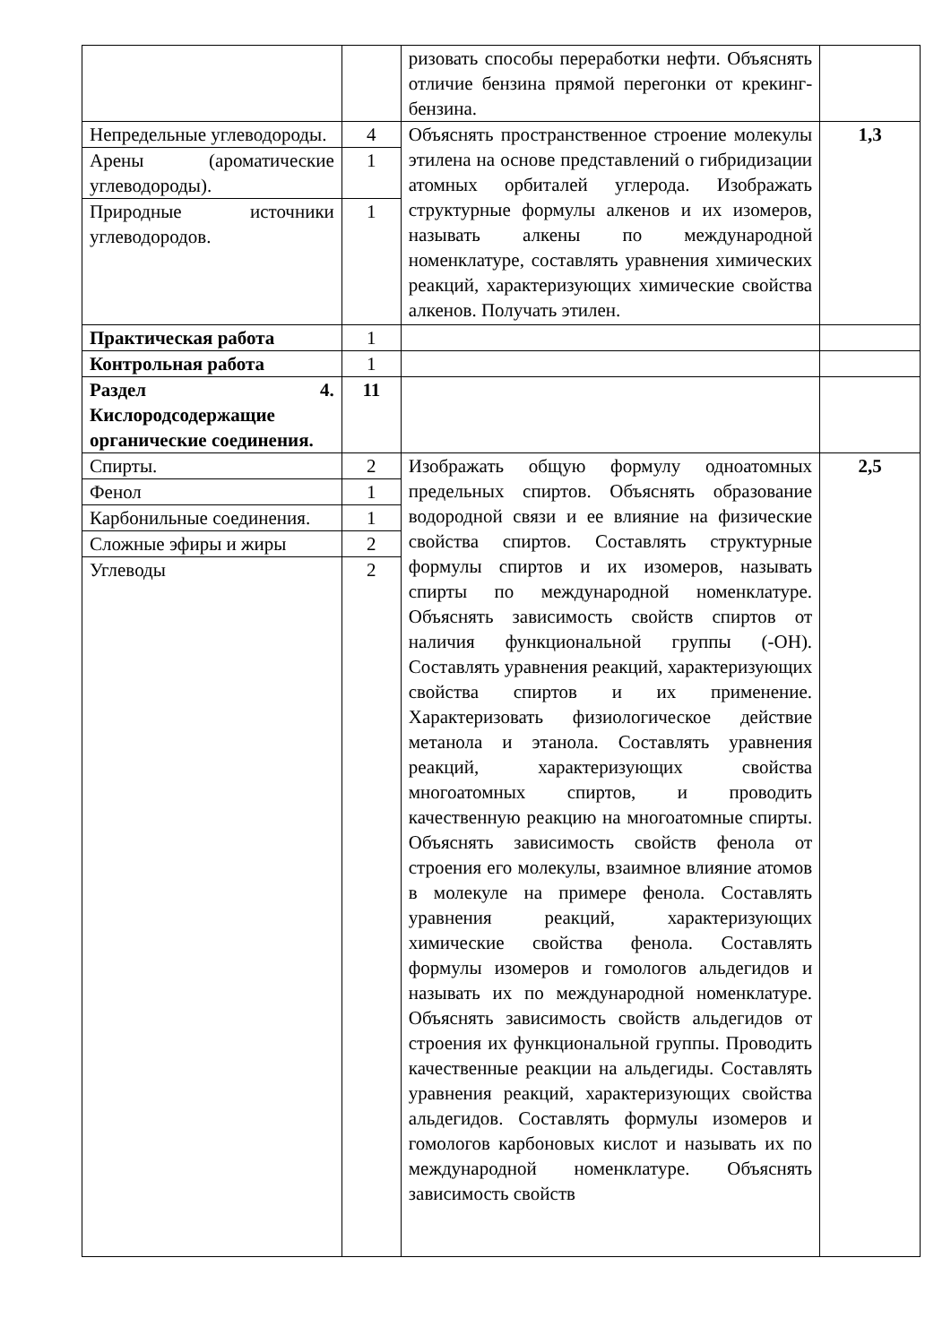| | | ризовать способы переработки нефти. Объяснять отличие бензина прямой перегонки от крекинг-бензина. | |
| Непредельные углеводороды. | 4 | Объяснять пространственное строение молекулы этилена на основе представлений о гибридизации атомных орбиталей углерода. Изображать структурные формулы алкенов и их изомеров, называть алкены по международной номенклатуре, составлять уравнения химических реакций, характеризующих химические свойства алкенов. Получать этилен. | 1,3 |
| Арены (ароматические углеводороды). | 1 | | |
| Природные источники углеводородов. | 1 | | |
| Практическая работа | 1 | | |
| Контрольная работа | 1 | | |
| Раздел 4. Кислородсодержащие органические соединения. | 11 | | |
| Спирты. | 2 | Изображать общую формулу одноатомных предельных спиртов. Объяснять образование водородной связи и ее влияние на физические свойства спиртов. Составлять структурные формулы спиртов и их изомеров, называть спирты по международной номенклатуре. Объяснять зависимость свойств спиртов от наличия функциональной группы (-ОН). Составлять уравнения реакций, характеризующих свойства спиртов и их применение. Характеризовать физиологическое действие метанола и этанола. Составлять уравнения реакций, характеризующих свойства многоатомных спиртов, и проводить качественную реакцию на многоатомные спирты. Объяснять зависимость свойств фенола от строения его молекулы, взаимное влияние атомов в молекуле на примере фенола. Составлять уравнения реакций, характеризующих химические свойства фенола. Составлять формулы изомеров и гомологов альдегидов и называть их по международной номенклатуре. Объяснять зависимость свойств альдегидов от строения их функциональной группы. Проводить качественные реакции на альдегиды. Составлять уравнения реакций, характеризующих свойства альдегидов. Составлять формулы изомеров и гомологов карбоновых кислот и называть их по международной номенклатуре. Объяснять зависимость свойств | 2,5 |
| Фенол | 1 | | |
| Карбонильные соединения. | 1 | | |
| Сложные эфиры и жиры | 2 | | |
| Углеводы | 2 | | |